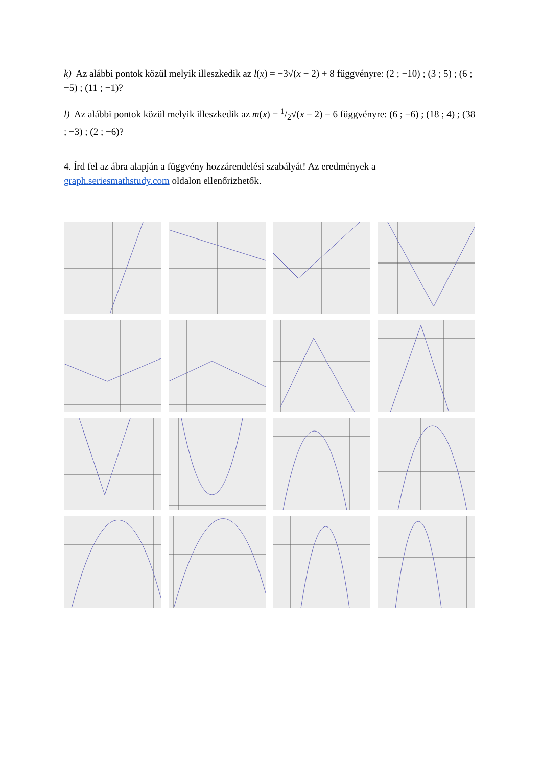k) Az alábbi pontok közül melyik illeszkedik az l(x) = −3√(x − 2) + 8 függvényre: (2 ; −10) ; (3 ; 5) ; (6 ; −5) ; (11 ; −1)?
l) Az alábbi pontok közül melyik illeszkedik az m(x) = 1/2√(x − 2) − 6 függvényre: (6 ; −6) ; (18 ; 4) ; (38 ; −3) ; (2 ; −6)?
4. Írd fel az ábra alapján a függvény hozzárendelési szabályát! Az eredmények a graph.seriesmathstudy.com oldalon ellenőrizhetők.